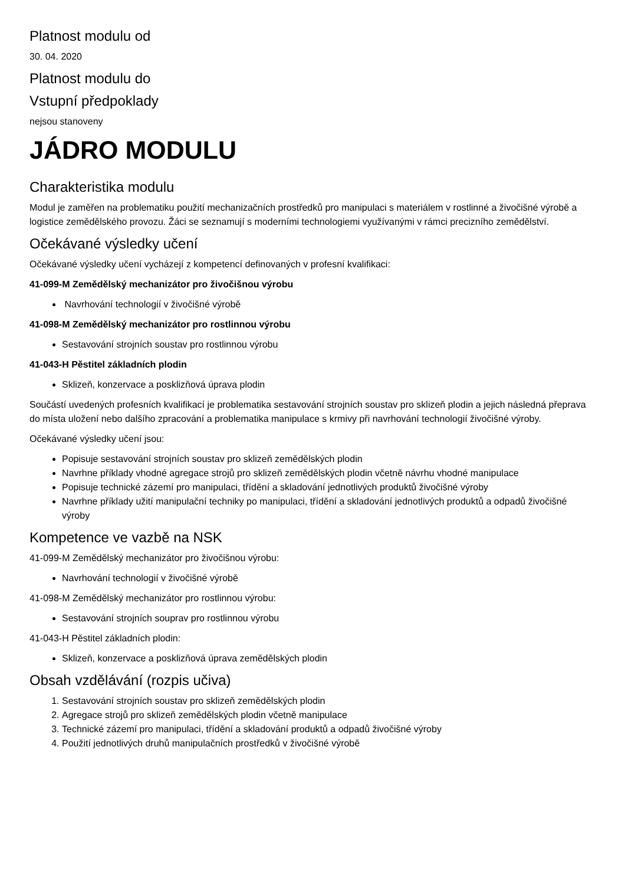Platnost modulu od
30. 04. 2020
Platnost modulu do
Vstupní předpoklady
nejsou stanoveny
JÁDRO MODULU
Charakteristika modulu
Modul je zaměřen na problematiku použití mechanizačních prostředků pro manipulaci s materiálem v rostlinné a živočišné výrobě a logistice zemědělského provozu. Žáci se seznamují s moderními technologiemi využívanými v rámci precizního zemědělství.
Očekávané výsledky učení
Očekávané výsledky učení vycházejí z kompetencí definovaných v profesní kvalifikaci:
41-099-M Zemědělský mechanizátor pro živočišnou výrobu
Navrhování technologií v živočišné výrobě
41-098-M Zemědělský mechanizátor pro rostlinnou výrobu
Sestavování strojních soustav pro rostlinnou výrobu
41-043-H Pěstitel základních plodin
Sklizeň, konzervace a posklizňová úprava plodin
Součástí uvedených profesních kvalifikací je problematika sestavování strojních soustav pro sklizeň plodin a jejich následná přeprava do místa uložení nebo dalšího zpracování a problematika manipulace s krmivy při navrhování technologií živočišné výroby.
Očekávané výsledky učení jsou:
Popisuje sestavování strojních soustav pro sklizeň zemědělských plodin
Navrhne příklady vhodné agregace strojů pro sklizeň zemědělských plodin včetně návrhu vhodné manipulace
Popisuje technické zázemí pro manipulaci, třídění a skladování jednotlivých produktů živočišné výroby
Navrhne příklady užití manipulační techniky po manipulaci, třídění a skladování jednotlivých produktů a odpadů živočišné výroby
Kompetence ve vazbě na NSK
41-099-M Zemědělský mechanizátor pro živočišnou výrobu:
Navrhování technologií v živočišné výrobě
41-098-M Zemědělský mechanizátor pro rostlinnou výrobu:
Sestavování strojních souprav pro rostlinnou výrobu
41-043-H Pěstitel základních plodin:
Sklizeň, konzervace a posklizňová úprava zemědělských plodin
Obsah vzdělávání (rozpis učiva)
1. Sestavování strojních soustav pro sklizeň zemědělských plodin
2. Agregace strojů pro sklizeň zemědělských plodin včetně manipulace
3. Technické zázemí pro manipulaci, třídění a skladování produktů a odpadů živočišné výroby
4. Použití jednotlivých druhů manipulačních prostředků v živočišné výrobě